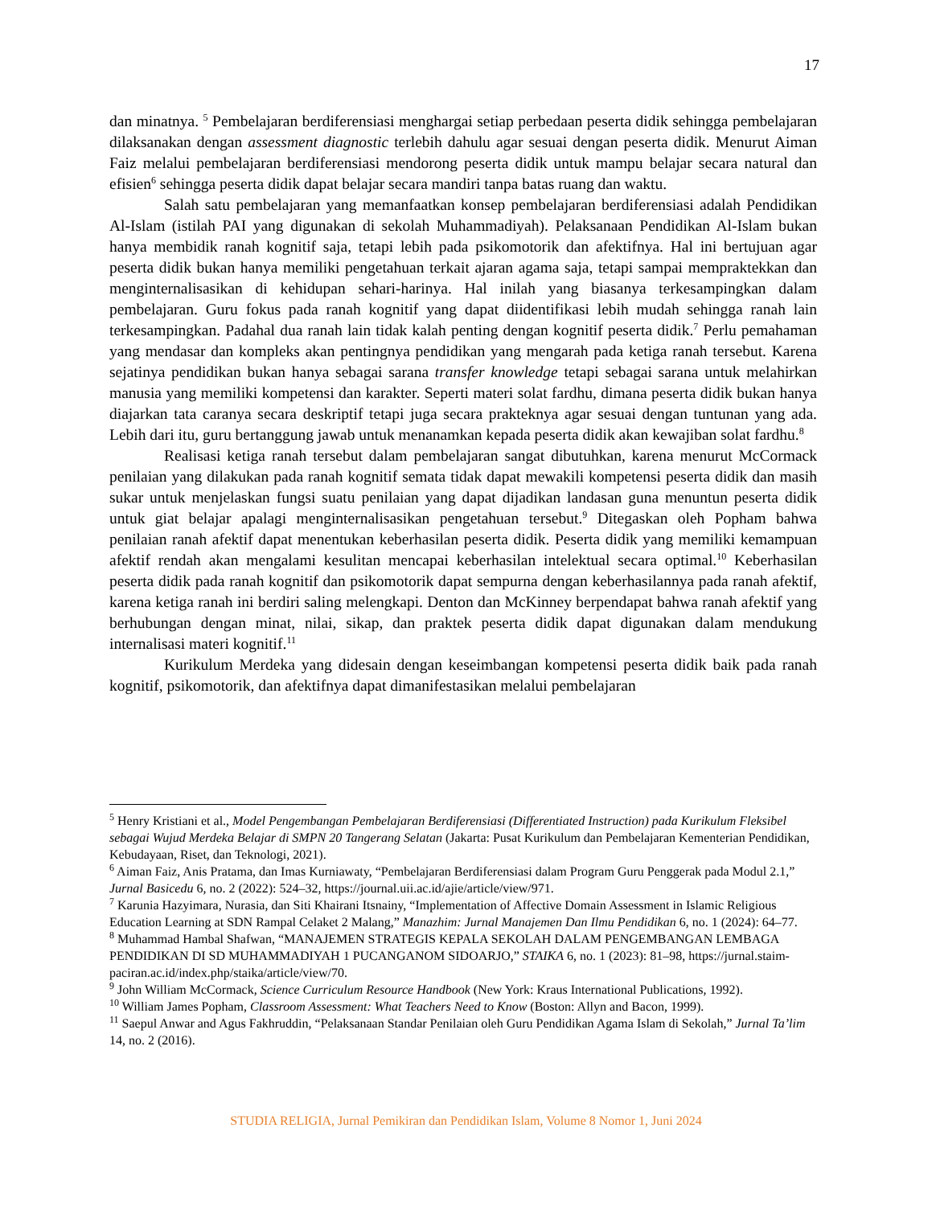17
dan minatnya. <sup>5</sup> Pembelajaran berdiferensiasi menghargai setiap perbedaan peserta didik sehingga pembelajaran dilaksanakan dengan assessment diagnostic terlebih dahulu agar sesuai dengan peserta didik. Menurut Aiman Faiz melalui pembelajaran berdiferensiasi mendorong peserta didik untuk mampu belajar secara natural dan efisien<sup>6</sup> sehingga peserta didik dapat belajar secara mandiri tanpa batas ruang dan waktu.
Salah satu pembelajaran yang memanfaatkan konsep pembelajaran berdiferensiasi adalah Pendidikan Al-Islam (istilah PAI yang digunakan di sekolah Muhammadiyah). Pelaksanaan Pendidikan Al-Islam bukan hanya membidik ranah kognitif saja, tetapi lebih pada psikomotorik dan afektifnya. Hal ini bertujuan agar peserta didik bukan hanya memiliki pengetahuan terkait ajaran agama saja, tetapi sampai mempraktekkan dan menginternalisasikan di kehidupan sehari-harinya. Hal inilah yang biasanya terkesampingkan dalam pembelajaran. Guru fokus pada ranah kognitif yang dapat diidentifikasi lebih mudah sehingga ranah lain terkesampingkan. Padahal dua ranah lain tidak kalah penting dengan kognitif peserta didik.<sup>7</sup> Perlu pemahaman yang mendasar dan kompleks akan pentingnya pendidikan yang mengarah pada ketiga ranah tersebut. Karena sejatinya pendidikan bukan hanya sebagai sarana transfer knowledge tetapi sebagai sarana untuk melahirkan manusia yang memiliki kompetensi dan karakter. Seperti materi solat fardhu, dimana peserta didik bukan hanya diajarkan tata caranya secara deskriptif tetapi juga secara prakteknya agar sesuai dengan tuntunan yang ada. Lebih dari itu, guru bertanggung jawab untuk menanamkan kepada peserta didik akan kewajiban solat fardhu.<sup>8</sup>
Realisasi ketiga ranah tersebut dalam pembelajaran sangat dibutuhkan, karena menurut McCormack penilaian yang dilakukan pada ranah kognitif semata tidak dapat mewakili kompetensi peserta didik dan masih sukar untuk menjelaskan fungsi suatu penilaian yang dapat dijadikan landasan guna menuntun peserta didik untuk giat belajar apalagi menginternalisasikan pengetahuan tersebut.<sup>9</sup> Ditegaskan oleh Popham bahwa penilaian ranah afektif dapat menentukan keberhasilan peserta didik. Peserta didik yang memiliki kemampuan afektif rendah akan mengalami kesulitan mencapai keberhasilan intelektual secara optimal.<sup>10</sup> Keberhasilan peserta didik pada ranah kognitif dan psikomotorik dapat sempurna dengan keberhasilannya pada ranah afektif, karena ketiga ranah ini berdiri saling melengkapi. Denton dan McKinney berpendapat bahwa ranah afektif yang berhubungan dengan minat, nilai, sikap, dan praktek peserta didik dapat digunakan dalam mendukung internalisasi materi kognitif.<sup>11</sup>
Kurikulum Merdeka yang didesain dengan keseimbangan kompetensi peserta didik baik pada ranah kognitif, psikomotorik, dan afektifnya dapat dimanifestasikan melalui pembelajaran
<sup>5</sup> Henry Kristiani et al., Model Pengembangan Pembelajaran Berdiferensiasi (Differentiated Instruction) pada Kurikulum Fleksibel sebagai Wujud Merdeka Belajar di SMPN 20 Tangerang Selatan (Jakarta: Pusat Kurikulum dan Pembelajaran Kementerian Pendidikan, Kebudayaan, Riset, dan Teknologi, 2021).
<sup>6</sup> Aiman Faiz, Anis Pratama, dan Imas Kurniawaty, “Pembelajaran Berdiferensiasi dalam Program Guru Penggerak pada Modul 2.1,” Jurnal Basicedu 6, no. 2 (2022): 524–32, https://journal.uii.ac.id/ajie/article/view/971.
<sup>7</sup> Karunia Hazyimara, Nurasia, dan Siti Khairani Itsnainy, “Implementation of Affective Domain Assessment in Islamic Religious Education Learning at SDN Rampal Celaket 2 Malang,” Manazhim: Jurnal Manajemen Dan Ilmu Pendidikan 6, no. 1 (2024): 64–77.
<sup>8</sup> Muhammad Hambal Shafwan, “MANAJEMEN STRATEGIS KEPALA SEKOLAH DALAM PENGEMBANGAN LEMBAGA PENDIDIKAN DI SD MUHAMMADIYAH 1 PUCANGANOM SIDOARJO,” STAIKA 6, no. 1 (2023): 81–98, https://jurnal.staim-paciran.ac.id/index.php/staika/article/view/70.
<sup>9</sup> John William McCormack, Science Curriculum Resource Handbook (New York: Kraus International Publications, 1992).
<sup>10</sup> William James Popham, Classroom Assessment: What Teachers Need to Know (Boston: Allyn and Bacon, 1999).
<sup>11</sup> Saepul Anwar and Agus Fakhruddin, “Pelaksanaan Standar Penilaian oleh Guru Pendidikan Agama Islam di Sekolah,” Jurnal Ta’lim 14, no. 2 (2016).
STUDIA RELIGIA, Jurnal Pemikiran dan Pendidikan Islam, Volume 8 Nomor 1, Juni 2024